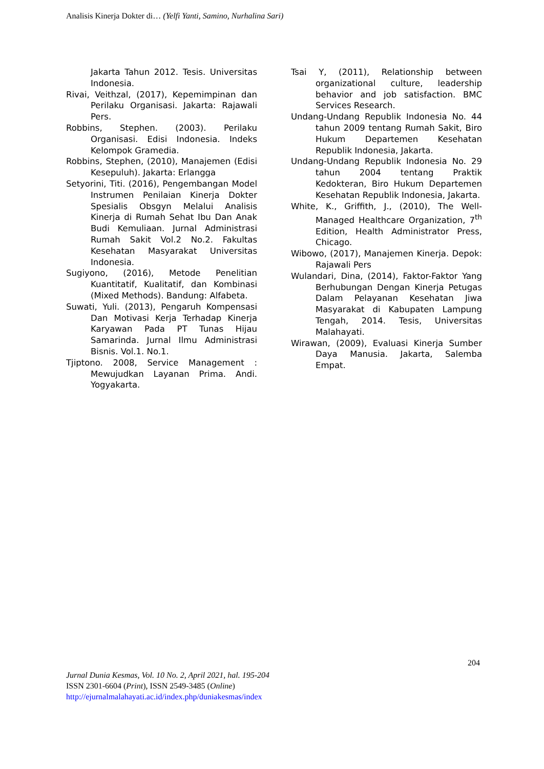Analisis Kinerja Dokter di… (Yelfi Yanti, Samino, Nurhalina Sari)
Jakarta Tahun 2012. Tesis. Universitas Indonesia.
Rivai, Veithzal, (2017), Kepemimpinan dan Perilaku Organisasi. Jakarta: Rajawali Pers.
Robbins, Stephen. (2003). Perilaku Organisasi. Edisi Indonesia. Indeks Kelompok Gramedia.
Robbins, Stephen, (2010), Manajemen (Edisi Kesepuluh). Jakarta: Erlangga
Setyorini, Titi. (2016), Pengembangan Model Instrumen Penilaian Kinerja Dokter Spesialis Obsgyn Melalui Analisis Kinerja di Rumah Sehat Ibu Dan Anak Budi Kemuliaan. Jurnal Administrasi Rumah Sakit Vol.2 No.2. Fakultas Kesehatan Masyarakat Universitas Indonesia.
Sugiyono, (2016), Metode Penelitian Kuantitatif, Kualitatif, dan Kombinasi (Mixed Methods). Bandung: Alfabeta.
Suwati, Yuli. (2013), Pengaruh Kompensasi Dan Motivasi Kerja Terhadap Kinerja Karyawan Pada PT Tunas Hijau Samarinda. Jurnal Ilmu Administrasi Bisnis. Vol.1. No.1.
Tjiptono. 2008, Service Management : Mewujudkan Layanan Prima. Andi. Yogyakarta.
Tsai Y, (2011), Relationship between organizational culture, leadership behavior and job satisfaction. BMC Services Research.
Undang-Undang Republik Indonesia No. 44 tahun 2009 tentang Rumah Sakit, Biro Hukum Departemen Kesehatan Republik Indonesia, Jakarta.
Undang-Undang Republik Indonesia No. 29 tahun 2004 tentang Praktik Kedokteran, Biro Hukum Departemen Kesehatan Republik Indonesia, Jakarta.
White, K., Griffith, J., (2010), The Well-Managed Healthcare Organization, 7<sup>th</sup> Edition, Health Administrator Press, Chicago.
Wibowo, (2017), Manajemen Kinerja. Depok: Rajawali Pers
Wulandari, Dina, (2014), Faktor-Faktor Yang Berhubungan Dengan Kinerja Petugas Dalam Pelayanan Kesehatan Jiwa Masyarakat di Kabupaten Lampung Tengah, 2014. Tesis, Universitas Malahayati.
Wirawan, (2009), Evaluasi Kinerja Sumber Daya Manusia. Jakarta, Salemba Empat.
204
Jurnal Dunia Kesmas, Vol. 10 No. 2, April 2021, hal. 195-204
ISSN 2301-6604 (Print), ISSN 2549-3485 (Online)
http://ejurnalmalahayati.ac.id/index.php/duniakesmas/index